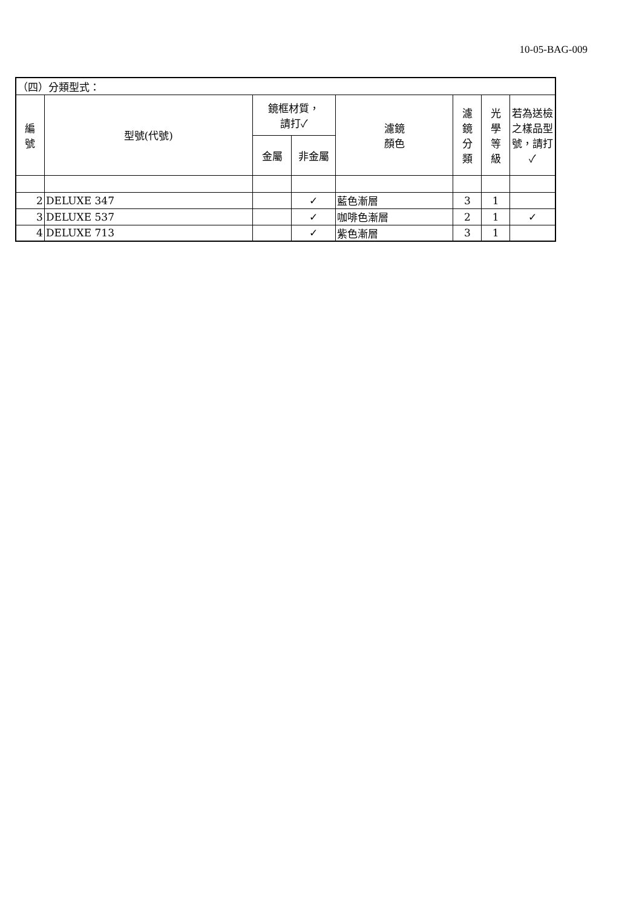10-05-BAG-009
| （四）分類型式： | | | | | | | |
| 編 號 | 型號(代號) | 鏡框材質， 請打✓ | | 濾鏡 顏色 | 濾 鏡 分 類 | 光 學 等 級 | 若為送檢之樣品型號，請打✓ |
| | | 金屬 | 非金屬 | | | | |
| 2 | DELUXE 347 | | ✓ | 藍色漸層 | 3 | 1 | |
| 3 | DELUXE 537 | | ✓ | 咖啡色漸層 | 2 | 1 | ✓ |
| 4 | DELUXE 713 | | ✓ | 紫色漸層 | 3 | 1 | |